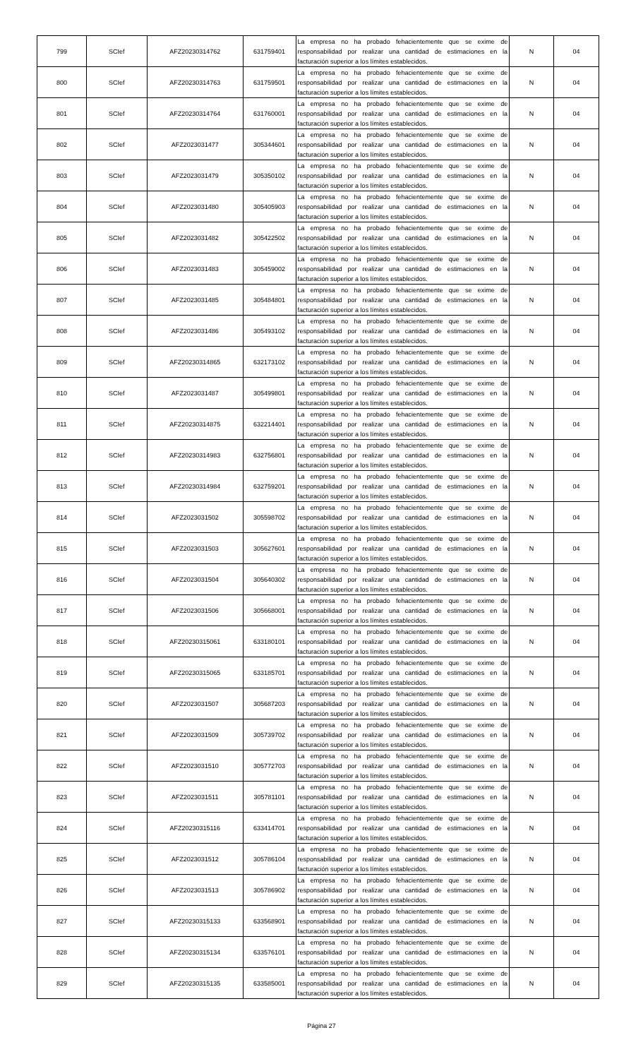| 799 | SCIef | AFZ20230314762 | 631759401 | La empresa no ha probado fehacientemente que se exime de responsabilidad por realizar una cantidad de estimaciones en la facturación superior a los límites establecidos. | N | 04 |
| 800 | SCIef | AFZ20230314763 | 631759501 | La empresa no ha probado fehacientemente que se exime de responsabilidad por realizar una cantidad de estimaciones en la facturación superior a los límites establecidos. | N | 04 |
| 801 | SCIef | AFZ20230314764 | 631760001 | La empresa no ha probado fehacientemente que se exime de responsabilidad por realizar una cantidad de estimaciones en la facturación superior a los límites establecidos. | N | 04 |
| 802 | SCIef | AFZ2023031477 | 305344601 | La empresa no ha probado fehacientemente que se exime de responsabilidad por realizar una cantidad de estimaciones en la facturación superior a los límites establecidos. | N | 04 |
| 803 | SCIef | AFZ2023031479 | 305350102 | La empresa no ha probado fehacientemente que se exime de responsabilidad por realizar una cantidad de estimaciones en la facturación superior a los límites establecidos. | N | 04 |
| 804 | SCIef | AFZ2023031480 | 305405903 | La empresa no ha probado fehacientemente que se exime de responsabilidad por realizar una cantidad de estimaciones en la facturación superior a los límites establecidos. | N | 04 |
| 805 | SCIef | AFZ2023031482 | 305422502 | La empresa no ha probado fehacientemente que se exime de responsabilidad por realizar una cantidad de estimaciones en la facturación superior a los límites establecidos. | N | 04 |
| 806 | SCIef | AFZ2023031483 | 305459002 | La empresa no ha probado fehacientemente que se exime de responsabilidad por realizar una cantidad de estimaciones en la facturación superior a los límites establecidos. | N | 04 |
| 807 | SCIef | AFZ2023031485 | 305484801 | La empresa no ha probado fehacientemente que se exime de responsabilidad por realizar una cantidad de estimaciones en la facturación superior a los límites establecidos. | N | 04 |
| 808 | SCIef | AFZ2023031486 | 305493102 | La empresa no ha probado fehacientemente que se exime de responsabilidad por realizar una cantidad de estimaciones en la facturación superior a los límites establecidos. | N | 04 |
| 809 | SCIef | AFZ20230314865 | 632173102 | La empresa no ha probado fehacientemente que se exime de responsabilidad por realizar una cantidad de estimaciones en la facturación superior a los límites establecidos. | N | 04 |
| 810 | SCIef | AFZ2023031487 | 305499801 | La empresa no ha probado fehacientemente que se exime de responsabilidad por realizar una cantidad de estimaciones en la facturación superior a los límites establecidos. | N | 04 |
| 811 | SCIef | AFZ20230314875 | 632214401 | La empresa no ha probado fehacientemente que se exime de responsabilidad por realizar una cantidad de estimaciones en la facturación superior a los límites establecidos. | N | 04 |
| 812 | SCIef | AFZ20230314983 | 632756801 | La empresa no ha probado fehacientemente que se exime de responsabilidad por realizar una cantidad de estimaciones en la facturación superior a los límites establecidos. | N | 04 |
| 813 | SCIef | AFZ20230314984 | 632759201 | La empresa no ha probado fehacientemente que se exime de responsabilidad por realizar una cantidad de estimaciones en la facturación superior a los límites establecidos. | N | 04 |
| 814 | SCIef | AFZ2023031502 | 305598702 | La empresa no ha probado fehacientemente que se exime de responsabilidad por realizar una cantidad de estimaciones en la facturación superior a los límites establecidos. | N | 04 |
| 815 | SCIef | AFZ2023031503 | 305627601 | La empresa no ha probado fehacientemente que se exime de responsabilidad por realizar una cantidad de estimaciones en la facturación superior a los límites establecidos. | N | 04 |
| 816 | SCIef | AFZ2023031504 | 305640302 | La empresa no ha probado fehacientemente que se exime de responsabilidad por realizar una cantidad de estimaciones en la facturación superior a los límites establecidos. | N | 04 |
| 817 | SCIef | AFZ2023031506 | 305668001 | La empresa no ha probado fehacientemente que se exime de responsabilidad por realizar una cantidad de estimaciones en la facturación superior a los límites establecidos. | N | 04 |
| 818 | SCIef | AFZ20230315061 | 633180101 | La empresa no ha probado fehacientemente que se exime de responsabilidad por realizar una cantidad de estimaciones en la facturación superior a los límites establecidos. | N | 04 |
| 819 | SCIef | AFZ20230315065 | 633185701 | La empresa no ha probado fehacientemente que se exime de responsabilidad por realizar una cantidad de estimaciones en la facturación superior a los límites establecidos. | N | 04 |
| 820 | SCIef | AFZ2023031507 | 305687203 | La empresa no ha probado fehacientemente que se exime de responsabilidad por realizar una cantidad de estimaciones en la facturación superior a los límites establecidos. | N | 04 |
| 821 | SCIef | AFZ2023031509 | 305739702 | La empresa no ha probado fehacientemente que se exime de responsabilidad por realizar una cantidad de estimaciones en la facturación superior a los límites establecidos. | N | 04 |
| 822 | SCIef | AFZ2023031510 | 305772703 | La empresa no ha probado fehacientemente que se exime de responsabilidad por realizar una cantidad de estimaciones en la facturación superior a los límites establecidos. | N | 04 |
| 823 | SCIef | AFZ2023031511 | 305781101 | La empresa no ha probado fehacientemente que se exime de responsabilidad por realizar una cantidad de estimaciones en la facturación superior a los límites establecidos. | N | 04 |
| 824 | SCIef | AFZ20230315116 | 633414701 | La empresa no ha probado fehacientemente que se exime de responsabilidad por realizar una cantidad de estimaciones en la facturación superior a los límites establecidos. | N | 04 |
| 825 | SCIef | AFZ2023031512 | 305786104 | La empresa no ha probado fehacientemente que se exime de responsabilidad por realizar una cantidad de estimaciones en la facturación superior a los límites establecidos. | N | 04 |
| 826 | SCIef | AFZ2023031513 | 305786902 | La empresa no ha probado fehacientemente que se exime de responsabilidad por realizar una cantidad de estimaciones en la facturación superior a los límites establecidos. | N | 04 |
| 827 | SCIef | AFZ20230315133 | 633568901 | La empresa no ha probado fehacientemente que se exime de responsabilidad por realizar una cantidad de estimaciones en la facturación superior a los límites establecidos. | N | 04 |
| 828 | SCIef | AFZ20230315134 | 633576101 | La empresa no ha probado fehacientemente que se exime de responsabilidad por realizar una cantidad de estimaciones en la facturación superior a los límites establecidos. | N | 04 |
| 829 | SCIef | AFZ20230315135 | 633585001 | La empresa no ha probado fehacientemente que se exime de responsabilidad por realizar una cantidad de estimaciones en la facturación superior a los límites establecidos. | N | 04 |
Página 27